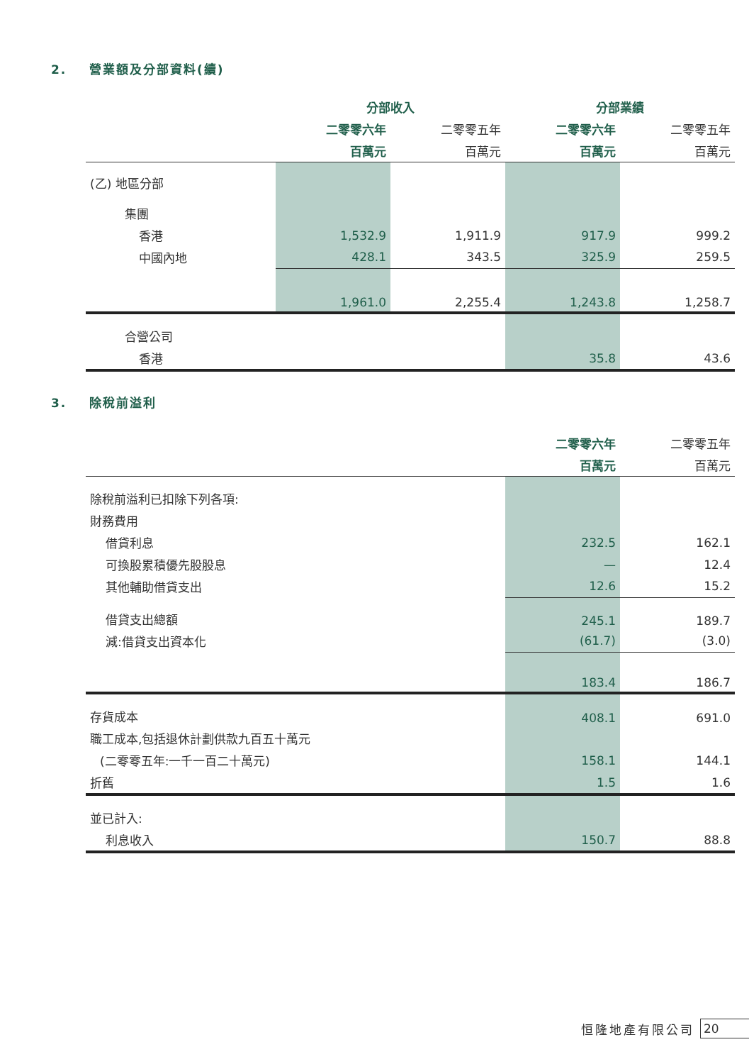2. 營業額及分部資料(續)
| | 分部收入 | | 分部業績 | |
| --- | --- | --- | --- | --- |
| | 二零零六年 | 二零零五年 | 二零零六年 | 二零零五年 |
| | 百萬元 | 百萬元 | 百萬元 | 百萬元 |
| (乙) 地區分部 | | | | |
| 集團 | | | | |
| 香港 | 1,532.9 | 1,911.9 | 917.9 | 999.2 |
| 中國內地 | 428.1 | 343.5 | 325.9 | 259.5 |
| | 1,961.0 | 2,255.4 | 1,243.8 | 1,258.7 |
| 合營公司 | | | | |
| 香港 | | | 35.8 | 43.6 |
3. 除稅前溢利
| | 二零零六年 | 二零零五年 |
| --- | --- | --- |
| | 百萬元 | 百萬元 |
| 除稅前溢利已扣除下列各項: | | |
| 財務費用 | | |
| 借貸利息 | 232.5 | 162.1 |
| 可換股累積優先股股息 | — | 12.4 |
| 其他輔助借貸支出 | 12.6 | 15.2 |
| 借貸支出總額 | 245.1 | 189.7 |
| 減:借貸支出資本化 | (61.7) | (3.0) |
| | 183.4 | 186.7 |
| 存貨成本 | 408.1 | 691.0 |
| 職工成本,包括退休計劃供款九百五十萬元 | | |
| (二零零五年:一千一百二十萬元) | 158.1 | 144.1 |
| 折舊 | 1.5 | 1.6 |
| 並已計入: | | |
| 利息收入 | 150.7 | 88.8 |
恒隆地產有限公司 20